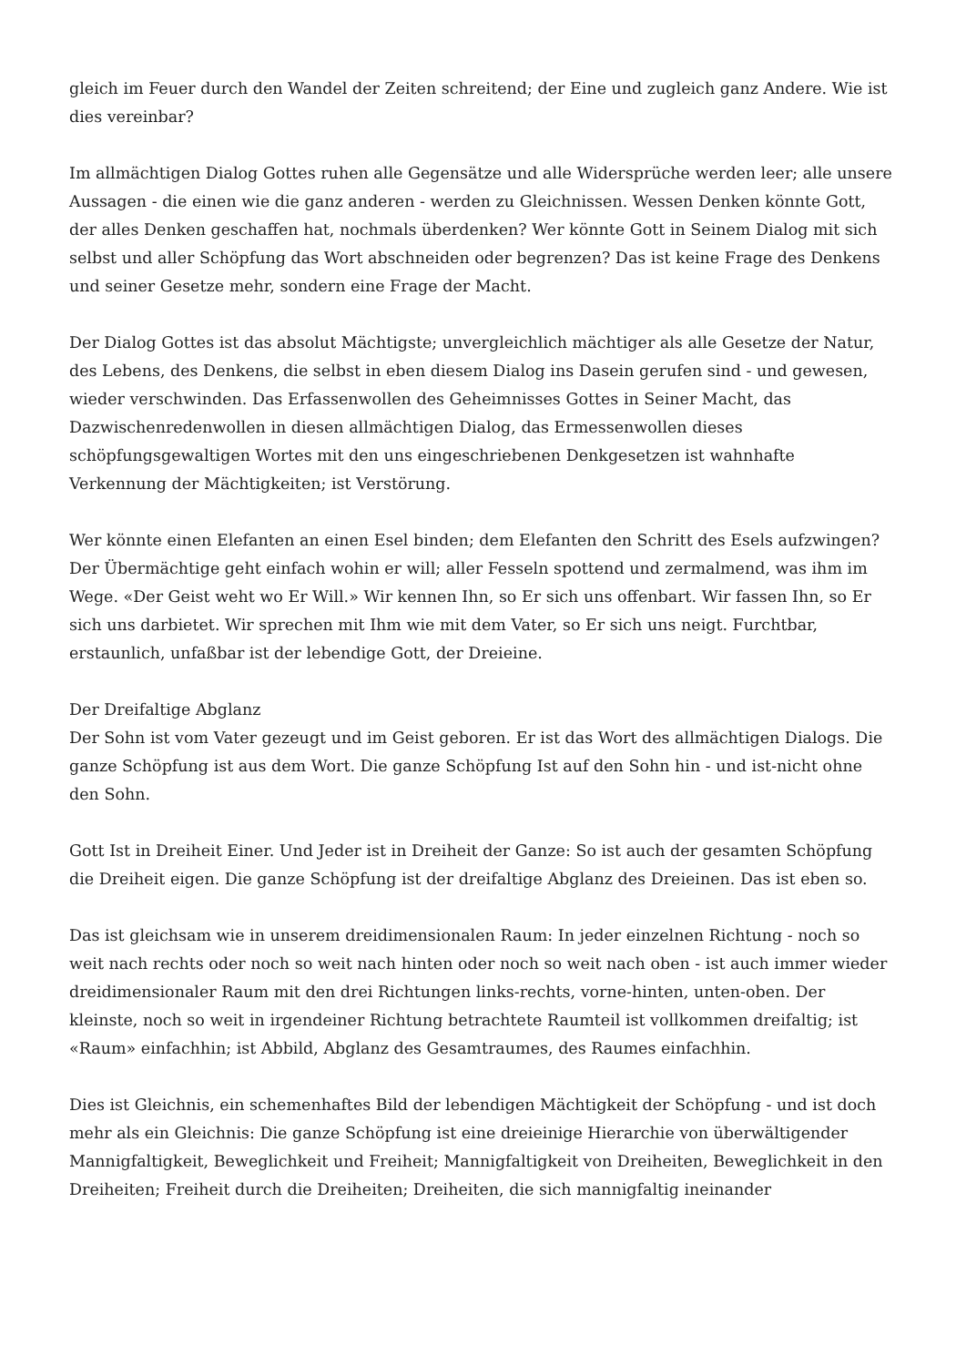gleich im Feuer durch den Wandel der Zeiten schreitend; der Eine und zugleich ganz Andere. Wie ist dies vereinbar?
Im allmächtigen Dialog Gottes ruhen alle Gegensätze und alle Widersprüche werden leer; alle unsere Aussagen - die einen wie die ganz anderen - werden zu Gleichnissen. Wessen Denken könnte Gott, der alles Denken geschaffen hat, nochmals überdenken? Wer könnte Gott in Seinem Dialog mit sich selbst und aller Schöpfung das Wort abschneiden oder begrenzen? Das ist keine Frage des Denkens und seiner Gesetze mehr, sondern eine Frage der Macht.
Der Dialog Gottes ist das absolut Mächtigste; unvergleichlich mächtiger als alle Gesetze der Natur, des Lebens, des Denkens, die selbst in eben diesem Dialog ins Dasein gerufen sind - und gewesen, wieder verschwinden. Das Erfassenwollen des Geheimnisses Gottes in Seiner Macht, das Dazwischenredenwollen in diesen allmächtigen Dialog, das Ermessenwollen dieses schöpfungsgewaltigen Wortes mit den uns eingeschriebenen Denkgesetzen ist wahnhafte Verkennung der Mächtigkeiten; ist Verstörung.
Wer könnte einen Elefanten an einen Esel binden; dem Elefanten den Schritt des Esels aufzwingen? Der Übermächtige geht einfach wohin er will; aller Fesseln spottend und zermalmend, was ihm im Wege. «Der Geist weht wo Er Will.» Wir kennen Ihn, so Er sich uns offenbart. Wir fassen Ihn, so Er sich uns darbietet. Wir sprechen mit Ihm wie mit dem Vater, so Er sich uns neigt. Furchtbar, erstaunlich, unfaßbar ist der lebendige Gott, der Dreieine.
Der Dreifaltige Abglanz
Der Sohn ist vom Vater gezeugt und im Geist geboren. Er ist das Wort des allmächtigen Dialogs. Die ganze Schöpfung ist aus dem Wort. Die ganze Schöpfung Ist auf den Sohn hin - und ist-nicht ohne den Sohn.
Gott Ist in Dreiheit Einer. Und Jeder ist in Dreiheit der Ganze: So ist auch der gesamten Schöpfung die Dreiheit eigen. Die ganze Schöpfung ist der dreifaltige Abglanz des Dreieinen. Das ist eben so.
Das ist gleichsam wie in unserem dreidimensionalen Raum: In jeder einzelnen Richtung - noch so weit nach rechts oder noch so weit nach hinten oder noch so weit nach oben - ist auch immer wieder dreidimensionaler Raum mit den drei Richtungen links-rechts, vorne-hinten, unten-oben. Der kleinste, noch so weit in irgendeiner Richtung betrachtete Raumteil ist vollkommen dreifaltig; ist «Raum» einfachhin; ist Abbild, Abglanz des Gesamtraumes, des Raumes einfachhin.
Dies ist Gleichnis, ein schemenhaftes Bild der lebendigen Mächtigkeit der Schöpfung - und ist doch mehr als ein Gleichnis: Die ganze Schöpfung ist eine dreieinige Hierarchie von überwältigender Mannigfaltigkeit, Beweglichkeit und Freiheit; Mannigfaltigkeit von Dreiheiten, Beweglichkeit in den Dreiheiten; Freiheit durch die Dreiheiten; Dreiheiten, die sich mannigfaltig ineinander